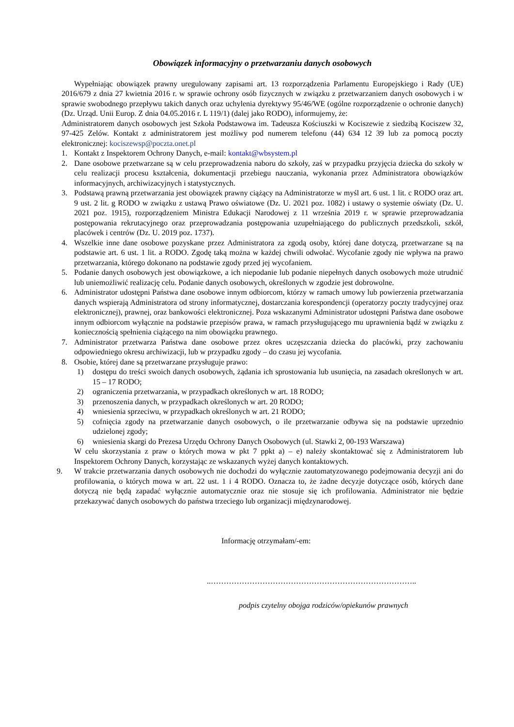Obowiązek informacyjny o przetwarzaniu danych osobowych
Wypełniając obowiązek prawny uregulowany zapisami art. 13 rozporządzenia Parlamentu Europejskiego i Rady (UE) 2016/679 z dnia 27 kwietnia 2016 r. w sprawie ochrony osób fizycznych w związku z przetwarzaniem danych osobowych i w sprawie swobodnego przepływu takich danych oraz uchylenia dyrektywy 95/46/WE (ogólne rozporządzenie o ochronie danych) (Dz. Urząd. Unii Europ. Z dnia 04.05.2016 r. L 119/1) (dalej jako RODO), informujemy, że:
Administratorem danych osobowych jest Szkoła Podstawowa im. Tadeusza Kościuszki w Kociszewie z siedzibą Kociszew 32, 97-425 Zelów. Kontakt z administratorem jest możliwy pod numerem telefonu (44) 634 12 39 lub za pomocą poczty elektronicznej: kociszewsp@poczta.onet.pl
1. Kontakt z Inspektorem Ochrony Danych, e-mail: kontakt@wbsystem.pl
2. Dane osobowe przetwarzane są w celu przeprowadzenia naboru do szkoły, zaś w przypadku przyjęcia dziecka do szkoły w celu realizacji procesu kształcenia, dokumentacji przebiegu nauczania, wykonania przez Administratora obowiązków informacyjnych, archiwizacyjnych i statystycznych.
3. Podstawą prawną przetwarzania jest obowiązek prawny ciążący na Administratorze w myśl art. 6 ust. 1 lit. c RODO oraz art. 9 ust. 2 lit. g RODO w związku z ustawą Prawo oświatowe (Dz. U. 2021 poz. 1082) i ustawy o systemie oświaty (Dz. U. 2021 poz. 1915), rozporządzeniem Ministra Edukacji Narodowej z 11 września 2019 r. w sprawie przeprowadzania postępowania rekrutacyjnego oraz przeprowadzania postępowania uzupełniającego do publicznych przedszkoli, szkół, placówek i centrów (Dz. U. 2019 poz. 1737).
4. Wszelkie inne dane osobowe pozyskane przez Administratora za zgodą osoby, której dane dotyczą, przetwarzane są na podstawie art. 6 ust. 1 lit. a RODO. Zgodę taką można w każdej chwili odwołać. Wycofanie zgody nie wpływa na prawo przetwarzania, którego dokonano na podstawie zgody przed jej wycofaniem.
5. Podanie danych osobowych jest obowiązkowe, a ich niepodanie lub podanie niepełnych danych osobowych może utrudnić lub uniemożliwić realizację celu. Podanie danych osobowych, określonych w zgodzie jest dobrowolne.
6. Administrator udostępni Państwa dane osobowe innym odbiorcom, którzy w ramach umowy lub powierzenia przetwarzania danych wspierają Administratora od strony informatycznej, dostarczania korespondencji (operatorzy poczty tradycyjnej oraz elektronicznej), prawnej, oraz bankowości elektronicznej. Poza wskazanymi Administrator udostępni Państwa dane osobowe innym odbiorcom wyłącznie na podstawie przepisów prawa, w ramach przysługującego mu uprawnienia bądź w związku z koniecznością spełnienia ciążącego na nim obowiązku prawnego.
7. Administrator przetwarza Państwa dane osobowe przez okres uczęszczania dziecka do placówki, przy zachowaniu odpowiedniego okresu archiwizacji, lub w przypadku zgody – do czasu jej wycofania.
8. Osobie, której dane są przetwarzane przysługuje prawo:
1) dostępu do treści swoich danych osobowych, żądania ich sprostowania lub usunięcia, na zasadach określonych w art. 15 – 17 RODO;
2) ograniczenia przetwarzania, w przypadkach określonych w art. 18 RODO;
3) przenoszenia danych, w przypadkach określonych w art. 20 RODO;
4) wniesienia sprzeciwu, w przypadkach określonych w art. 21 RODO;
5) cofnięcia zgody na przetwarzanie danych osobowych, o ile przetwarzanie odbywa się na podstawie uprzednio udzielonej zgody;
6) wniesienia skargi do Prezesa Urzędu Ochrony Danych Osobowych (ul. Stawki 2, 00-193 Warszawa)
W celu skorzystania z praw o których mowa w pkt 7 ppkt a) – e) należy skontaktować się z Administratorem lub Inspektorem Ochrony Danych, korzystając ze wskazanych wyżej danych kontaktowych.
9. W trakcie przetwarzania danych osobowych nie dochodzi do wyłącznie zautomatyzowanego podejmowania decyzji ani do profilowania, o których mowa w art. 22 ust. 1 i 4 RODO. Oznacza to, że żadne decyzje dotyczące osób, których dane dotyczą nie będą zapadać wyłącznie automatycznie oraz nie stosuje się ich profilowania. Administrator nie będzie przekazywać danych osobowych do państwa trzeciego lub organizacji międzynarodowej.
Informację otrzymałam/-em:
..……………………………………………………………………..
podpis czytelny obojga rodziców/opiekunów prawnych